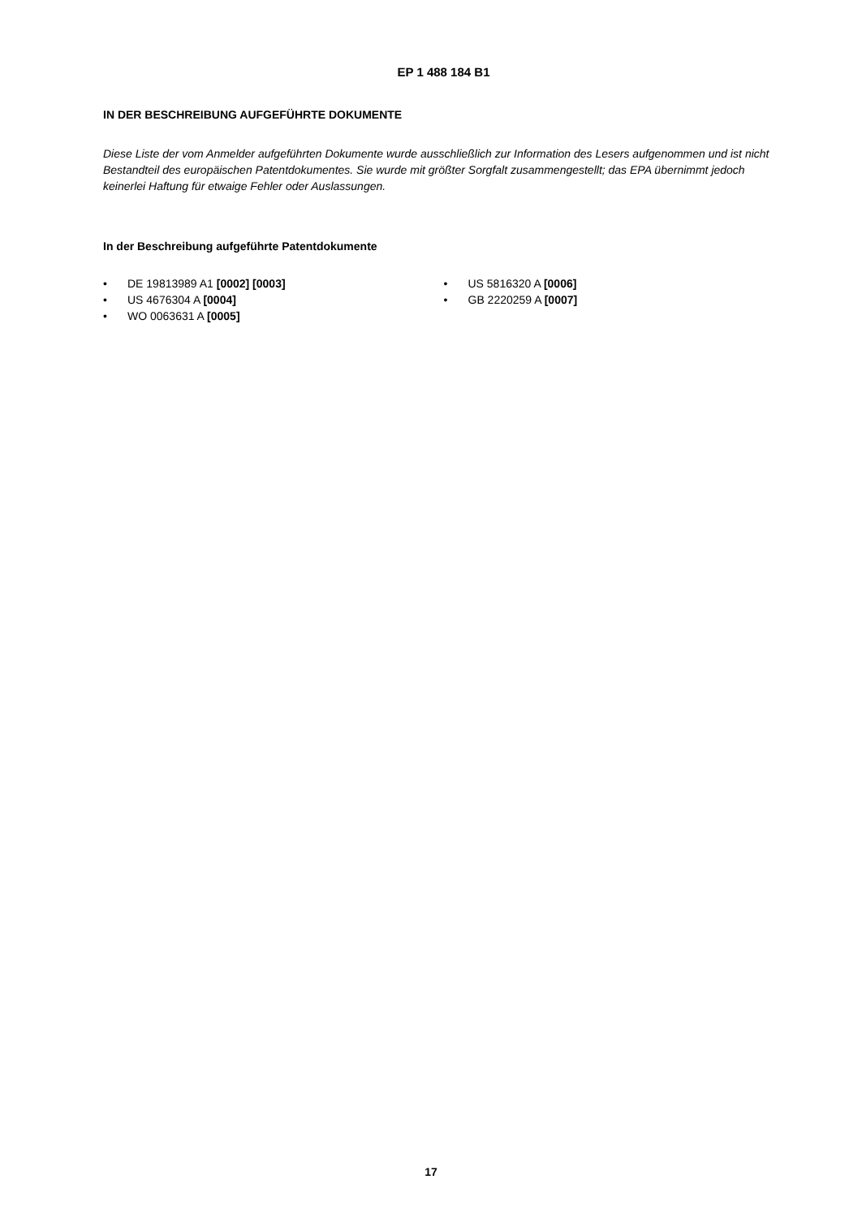EP 1 488 184 B1
IN DER BESCHREIBUNG AUFGEFÜHRTE DOKUMENTE
Diese Liste der vom Anmelder aufgeführten Dokumente wurde ausschließlich zur Information des Lesers aufgenommen und ist nicht Bestandteil des europäischen Patentdokumentes. Sie wurde mit größter Sorgfalt zusammengestellt; das EPA übernimmt jedoch keinerlei Haftung für etwaige Fehler oder Auslassungen.
In der Beschreibung aufgeführte Patentdokumente
• DE 19813989 A1 [0002] [0003]
• US 4676304 A [0004]
• WO 0063631 A [0005]
• US 5816320 A [0006]
• GB 2220259 A [0007]
17